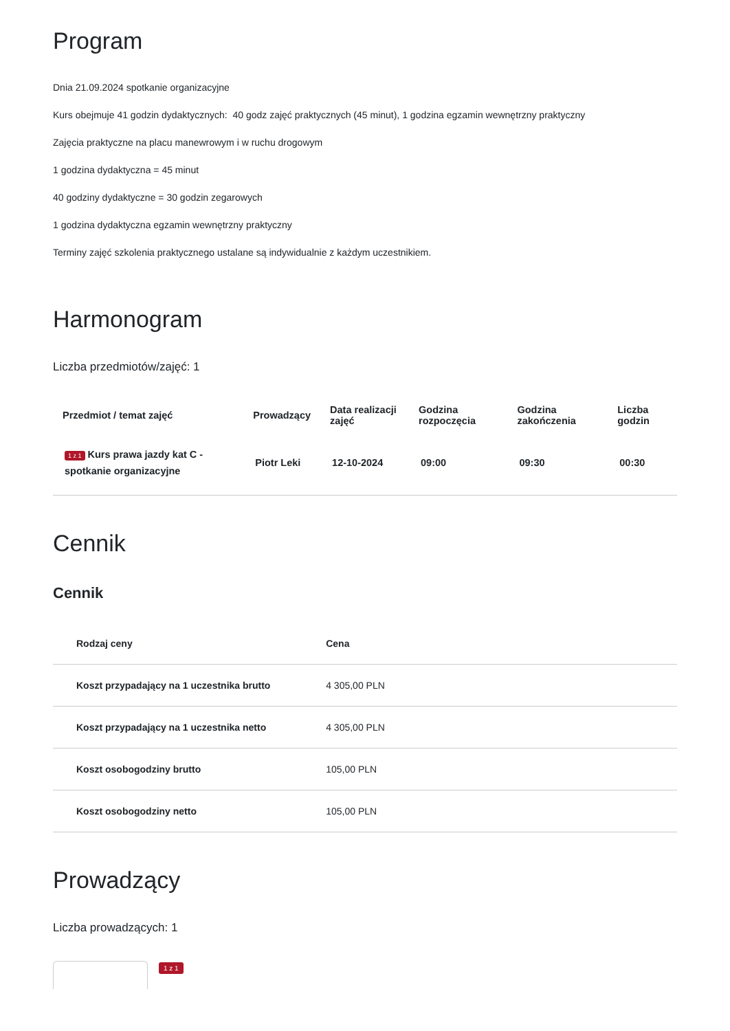Program
Dnia 21.09.2024 spotkanie organizacyjne
Kurs obejmuje 41 godzin dydaktycznych: 40 godz zajęć praktycznych (45 minut), 1 godzina egzamin wewnętrzny praktyczny
Zajęcia praktyczne na placu manewrowym i w ruchu drogowym
1 godzina dydaktyczna = 45 minut
40 godziny dydaktyczne = 30 godzin zegarowych
1 godzina dydaktyczna egzamin wewnętrzny praktyczny
Terminy zajęć szkolenia praktycznego ustalane są indywidualnie z każdym uczestnikiem.
Harmonogram
Liczba przedmiotów/zajęć: 1
| Przedmiot / temat zajęć | Prowadzący | Data realizacji zajęć | Godzina rozpoczęcia | Godzina zakończenia | Liczba godzin |
| --- | --- | --- | --- | --- | --- |
| 1 z 1 Kurs prawa jazdy kat C - spotkanie organizacyjne | Piotr Leki | 12-10-2024 | 09:00 | 09:30 | 00:30 |
Cennik
Cennik
| Rodzaj ceny | Cena |
| --- | --- |
| Koszt przypadający na 1 uczestnika brutto | 4 305,00 PLN |
| Koszt przypadający na 1 uczestnika netto | 4 305,00 PLN |
| Koszt osobogodziny brutto | 105,00 PLN |
| Koszt osobogodziny netto | 105,00 PLN |
Prowadzący
Liczba prowadzących: 1
1 z 1